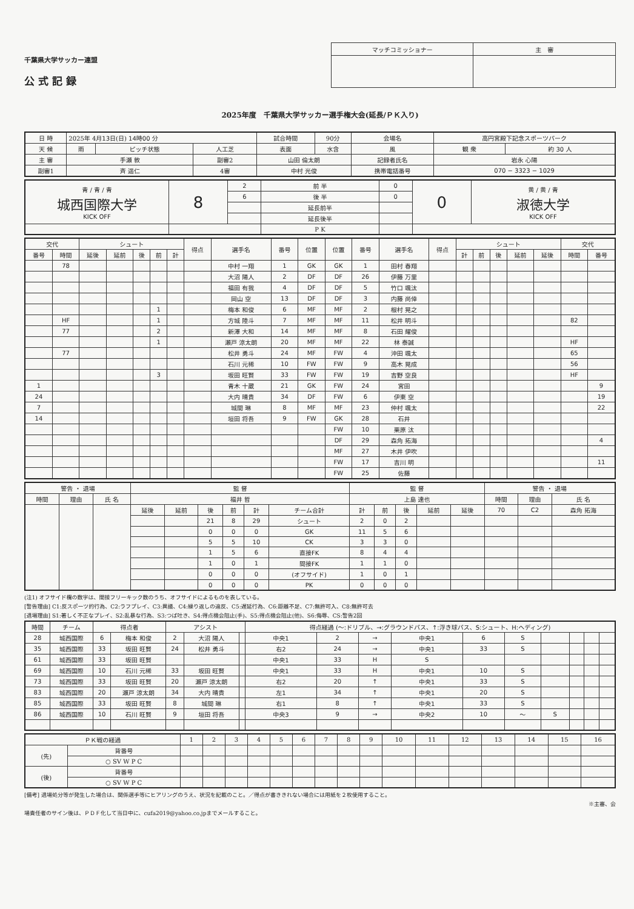千葉県大学サッカー連盟
公式記録
| マッチコミッショナー | 主 審 |
| --- | --- |
2025年度　千葉県大学サッカー選手権大会(延長/ＰＫ入り)
| 日 時 | 2025年 4月 13 日(日) 14 時 00 分 | | | 試合時間 | 90分 | 会場名 | 高円宮殿下記念スポーツパーク | |
| 天 候 | 雨 | ピッチ状態 | 人工芝 | 表面 | 水含 | 風 | 観 衆 | 約 30 人 |
| 主 審 | 手瀬 敦 | | 副審2 | 山田 倫太朗 | | 記録者氏名 | 岩永 心陽 | |
| 副審1 | 斉 遥仁 | | 4審 | 中村 光俊 | | 携帯電話番号 | 070 − 3323 − 1029 | |
| 青 / 青 / 青 城西国際大学 KICK OFF | 8 | 2 | 前 半 | 0 | 0 | 黄 / 黄 / 青 淑徳大学 KICK OFF |
| | | 6 | 後 半 | 0 | | |
| | | | 延長前半 | | | |
| | | | 延長後半 | | | |
| | | | P K | | | |
| 交代 | | シュート | | | | | 得点 | 選手名 | 番号 | 位置 | 位置 | 番号 | 選手名 | 得点 | シュート | | | | | 交代 | |
| --- | --- | --- | --- | --- | --- | --- | --- | --- | --- | --- | --- | --- | --- | --- | --- | --- | --- | --- | --- | --- | --- |
| 番号 | 時間 | 延後 | 延前 | 後 | 前 | 計 | | | | | | | | | 計 | 前 | 後 | 延前 | 延後 | 時間 | 番号 |
| | 78 | | | | | | | 中村 一翔 | 1 | GK | GK | 1 | 田村 春翔 | | | | | | | | |
| | | | | | | | | 大沼 陽人 | 2 | DF | DF | 26 | 伊藤 万里 | | | | | | | | |
| | | | | | | | | 福田 有我 | 4 | DF | DF | 5 | 竹口 颯汰 | | | | | | | | |
| | | | | | | | | 岡山 空 | 13 | DF | DF | 3 | 内藤 尚倖 | | | | | | | | |
| | | | | | 1 | | | 梅本 和俊 | 6 | MF | MF | 2 | 根村 晃之 | | | | | | | | |
| | HF | | | | 1 | | | 方城 陸斗 | 7 | MF | MF | 11 | 松井 明斗 | | | | | | | 82 | |
| | 77 | | | | 2 | | | 新澤 大和 | 14 | MF | MF | 8 | 石田 耀俊 | | | | | | | | |
| | | | | | 1 | | | 瀬戸 涼太朗 | 20 | MF | MF | 22 | 林 泰誠 | | | | | | | HF | |
| | 77 | | | | | | | 松井 勇斗 | 24 | MF | FW | 4 | 沖田 颯太 | | | | | | | 65 | |
| | | | | | | | | 石川 元稀 | 10 | FW | FW | 9 | 高木 晃成 | | | | | | | 56 | |
| | | | | | 3 | | | 坂田 旺賢 | 33 | FW | FW | 19 | 吉野 空良 | | | | | | | HF | |
| 1 | | | | | | | | 青木 十蔵 | 21 | GK | FW | 24 | 宮田 | | | | | | | | 9 |
| 24 | | | | | | | | 大内 晴貴 | 34 | DF | FW | 6 | 伊東 空 | | | | | | | | 19 |
| 7 | | | | | | | | 城間 琳 | 8 | MF | MF | 23 | 仲村 颯太 | | | | | | | | 22 |
| 14 | | | | | | | | 垣田 将吾 | 9 | FW | GK | 28 | 石井 | | | | | | | | |
| | | | | | | | | | | | FW | 10 | 栗原 汰 | | | | | | | | |
| | | | | | | | | | | | DF | 29 | 森角 拓海 | | | | | | | | 4 |
| | | | | | | | | | | | MF | 27 | 木井 伊吹 | | | | | | | | |
| | | | | | | | | | | | FW | 17 | 吉川 明 | | | | | | | | 11 |
| | | | | | | | | | | | FW | 25 | 佐藤 | | | | | | | | |
| 警告 ・ 退場 | | | 監 督 | | | | | | 監 督 | | | | | 警告 ・ 退場 | | |
| --- | --- | --- | --- | --- | --- | --- | --- | --- | --- | --- | --- | --- | --- | --- | --- | --- |
| 時間 | 理由 | 氏 名 | 福井 哲 | | | | | | 上島 達也 | | | | | 時間 | 理由 | 氏 名 |
| | | | 延後 | 延前 | 後 | 前 | 計 | チーム合計 | 計 | 前 | 後 | 延前 | 延後 | 70 | C2 | 森角 拓海 |
| | | | | | 21 | 8 | 29 | シュート | 2 | 0 | 2 | | | | | |
| | | | | | 0 | 0 | 0 | GK | 11 | 5 | 6 | | | | | |
| | | | | | 5 | 5 | 10 | CK | 3 | 3 | 0 | | | | | |
| | | | | | 1 | 5 | 6 | 直接FK | 8 | 4 | 4 | | | | | |
| | | | | | 1 | 0 | 1 | 間接FK | 1 | 1 | 0 | | | | | |
| | | | | | 0 | 0 | 0 | (オフサイド) | 1 | 0 | 1 | | | | | |
| | | | | | 0 | 0 | 0 | PK | 0 | 0 | 0 | | | | | |
(注1) オフサイド欄の数字は、間接フリーキック数のうち、オフサイドによるものを表している。
[警告理由] C1:反スポーツ的行為、C2:ラフプレイ、C3:異議、C4:繰り返しの違反、C5:遅延行為、C6:距離不足、C7:無許可入、C8:無許可去
[退場理由] S1:著しく不正なプレイ、S2:乱暴な行為、S3:つば吐き、S4:得点機会阻止(手)、S5:得点機会阻止(他)、S6:侮辱、CS:警告2回
| 時間 | チーム | 得点者 | | アシスト | | | 得点経過 (～:ドリブル、→:グラウンドパス、↑:浮き球パス、S:シュート、H:ヘディング) | | | | | | | | | |
| --- | --- | --- | --- | --- | --- | --- | --- | --- | --- | --- | --- | --- | --- | --- | --- | --- |
| 28 | 城西国際 | 6 | 梅本 和俊 | 2 | 大沼 陽人 | | 中央1 | 2 | → | 中央1 | 6 | S | | | | |
| 35 | 城西国際 | 33 | 坂田 旺賢 | 24 | 松井 勇斗 | | 右2 | 24 | → | 中央1 | 33 | S | | | | |
| 61 | 城西国際 | 33 | 坂田 旺賢 | | | | 中央1 | 33 | H | S | | | | | | |
| 69 | 城西国際 | 10 | 石川 元稀 | 33 | 坂田 旺賢 | | 中央1 | 33 | H | 中央1 | 10 | S | | | | |
| 73 | 城西国際 | 33 | 坂田 旺賢 | 20 | 瀬戸 涼太朗 | | 右2 | 20 | ↑ | 中央1 | 33 | S | | | | |
| 83 | 城西国際 | 20 | 瀬戸 涼太朗 | 34 | 大内 晴貴 | | 左1 | 34 | ↑ | 中央1 | 20 | S | | | | |
| 85 | 城西国際 | 33 | 坂田 旺賢 | 8 | 城間 琳 | | 右1 | 8 | ↑ | 中央1 | 33 | S | | | | |
| 86 | 城西国際 | 10 | 石川 旺賢 | 9 | 垣田 将吾 | | 中央3 | 9 | → | 中央2 | 10 | ～ | S | | | |
| ＰＫ戦の経過 | | 1 | 2 | 3 | 4 | 5 | 6 | 7 | 8 | 9 | 10 | 11 | 12 | 13 | 14 | 15 | 16 |
| --- | --- | --- | --- | --- | --- | --- | --- | --- | --- | --- | --- | --- | --- | --- | --- | --- | --- |
| (先) | 背番号 | | | | | | | | | | | | | | | | |
| | ○ SV W P C | | | | | | | | | | | | | | | | |
| (後) | 背番号 | | | | | | | | | | | | | | | | |
| | ○ SV W P C | | | | | | | | | | | | | | | | |
[備考] 退場処分等が発生した場合は、関係選手等にヒアリングのうえ、状況を記載のこと。／得点が書ききれない場合には用紙を２枚使用すること。
※主審、会
場責任者のサイン後は、ＰＤＦ化して当日中に、cufa2019@yahoo.co.jpまでメールすること。